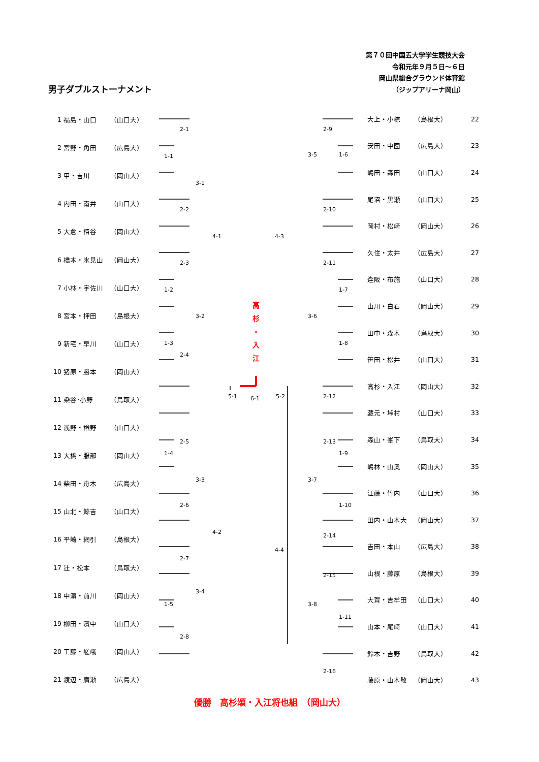第７０回中国五大学学生競技大会
令和元年９月５日～６日
岡山県総合グラウンド体育館
（ジップアリーナ岡山）
男子ダブルストーナメント
| 1 | 福島・山口 | （山口大） |
| 2 | 宮野・角田 | （広島大） |
| 3 | 甲・吉川 | （岡山大） |
| 4 | 内田・南井 | （山口大） |
| 5 | 大倉・栢谷 | （岡山大） |
| 6 | 橋本・氷見山 | （岡山大） |
| 7 | 小林・宇佐川 | （山口大） |
| 8 | 宮本・押田 | （島根大） |
| 9 | 新宅・早川 | （山口大） |
| 10 | 猪原・勝本 | （岡山大） |
| 11 | 染谷･小野 | （鳥取大） |
| 12 | 浅野・楢野 | （山口大） |
| 13 | 大橋・服部 | （岡山大） |
| 14 | 柴田・舟木 | （広島大） |
| 15 | 山北・鯨吉 | （山口大） |
| 16 | 平崎・網引 | （島根大） |
| 17 | 辻・松本 | （鳥取大） |
| 18 | 中濵・前川 | （岡山大） |
| 19 | 柳田・濱中 | （山口大） |
| 20 | 工藤・嵯峨 | （岡山大） |
| 21 | 渡辺・廣瀬 | （広島大） |
高
杉
・
入
江
2-1
1-1
3-1
2-2
4-1
2-3
1-2
3-2
1-3
2-4
5-1
6-1
5-2
2-5
1-4
3-3
2-6
4-2
2-7
3-4
1-5
2-8
2-9
3-5
1-6
2-10
4-3
2-11
1-7
3-6
1-8
2-12
2-13
1-9
3-7
1-10
2-14
4-4
2-15
3-8
1-11
2-16
| 大上・小椋 | （島根大） | 22 |
| 安田・中囿 | （広島大） | 23 |
| 嶋田・森田 | （山口大） | 24 |
| 尾沼・黒瀬 | （山口大） | 25 |
| 岡村・松﨑 | （岡山大） | 26 |
| 久住・太井 | （広島大） | 27 |
| 逢阪・布施 | （山口大） | 28 |
| 山川・白石 | （岡山大） | 29 |
| 田中・森本 | （鳥取大） | 30 |
| 笹田・松井 | （山口大） | 31 |
| 高杉・入江 | （岡山大） | 32 |
| 藏元・垰村 | （山口大） | 33 |
| 森山・峯下 | （鳥取大） | 34 |
| 嶋林・山奥 | （岡山大） | 35 |
| 江藤・竹内 | （山口大） | 36 |
| 田内・山本大 | （岡山大） | 37 |
| 吉田・本山 | （広島大） | 38 |
| 山根・藤原 | （島根大） | 39 |
| 大賀・吉牟田 | （山口大） | 40 |
| 山本・尾﨑 | （山口大） | 41 |
| 鈴木・吉野 | （鳥取大） | 42 |
| 藤原・山本敬 | （岡山大） | 43 |
優勝　高杉頌・入江将也組　（岡山大）